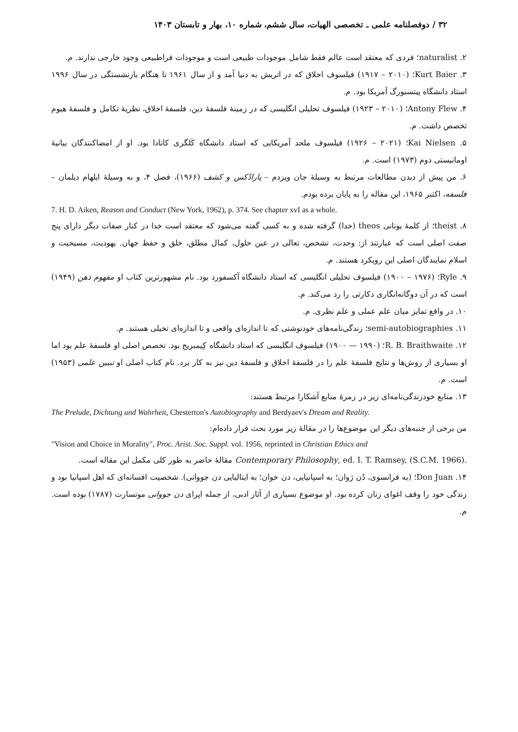۳۲ / دوفصلنامه علمی ـ تخصصی الهیات، سال ششم، شماره ۱۰، بهار و تابستان ۱۴۰۳
۲. naturalist؛ فردی که معتقد است عالم فقط شامل موجودات طبیعی است و موجودات فراطبیعی وجود خارجی ندارند. م.
۳. Kurt Baier؛ (۲۰۱۰ – ۱۹۱۷) فیلسوف اخلاق که در اتریش به دنیا آمد و از سال ۱۹۶۱ تا هنگام بازنشستگی در سال ۱۹۹۶ استاد دانشگاه پیتسبورگ آمریکا بود. م.
۴. Antony Flew؛ (۲۰۱۰ – ۱۹۲۳) فیلسوف تحلیلی انگلیسی که در زمینهٔ فلسفهٔ دین، فلسفهٔ اخلاق، نظریهٔ تکامل و فلسفهٔ هیوم تخصص داشت. م.
۵. Kai Nielsen؛ (۲۰۲۱ – ۱۹۲۶) فیلسوف ملحد آمریکایی که استاد دانشگاه کَلگری کانادا بود. او از امضاکنندگان بیانیهٔ اومانیستی دوم (۱۹۷۳) است. م.
۶. من پیش از دیدن مطالعات مرتبط به وسیلهٔ جان ویزدم – پارادُکس و کشف (۱۹۶۶)، فصل ۴، و به وسیلهٔ ایلهام دیلمان – فلسفه، اکتبر ۱۹۶۵، این مقاله را به پایان برده بودم.
7. H. D. Aiken, Reason and Conduct (New York, 1962), p. 374. See chapter xvI as a whole.
۸. theist؛ از کلمهٔ یونانی theos (خدا) گرفته شده و به کسی گفته می‌شود که معتقد است خدا در کنار صفات دیگر دارای پنج صفت اصلی است که عبارتند از: وحدت، تشخص، تعالی در عین حلول، کمال مطلق، خلق و حفظ جهان. یهودیت، مسیحیت و اسلام نمایندگان اصلی این رویکرد هستند. م.
۹. Ryle؛ (۱۹۷۶ – ۱۹۰۰) فیلسوف تحلیلی انگلیسی که استاد دانشگاه آکسفورد بود. نام مشهورترین کتاب او مفهوم ذهن (۱۹۴۹) است که در آن دوگانه‌انگاری دکارتی را رد می‌کند. م.
۱۰. در واقع تمایز میان علم عملی و علم نظری. م.
۱۱. semi-autobiographies؛ زندگی‌نامه‌های خودنوشتی که تا اندازه‌ای واقعی و تا اندازه‌ای تخیلی هستند. م.
۱۲. R. B. Braithwaite؛ (۱۹۹۰ — ۱۹۰۰) فیلسوف انگلیسی که استاد دانشگاه کِیمبریج بود. تخصص اصلی او فلسفهٔ علم بود اما او بسیاری از روش‌ها و نتایج فلسفهٔ علم را در فلسفهٔ اخلاق و فلسفهٔ دین نیز به کار برد. نام کتاب اصلی او تبیین علمی (۱۹۵۳) است. م.
۱۳. منابع خودزندگی‌نامه‌ای زیر در زمرهٔ منابع آشکارا مرتبط هستند:
The Prelude, Dichtung und Wahrheit, Chesterton's Autobiography and Berdyaev's Dream and Reality.
من برخی از جنبه‌های دیگر این موضوع‌ها را در مقالهٔ زیر مورد بحث قرار داده‌ام:
"Vision and Choice in Morality", Proc. Arist. Soc. Suppl. vol. 1956, reprinted in Christian Ethics and
Contemporary Philosophy, ed. I. T. Ramsey, (S.C.M. 1966). مقالهٔ حاضر به طور کلی مکمل این مقاله است.
۱۴. Don Juan؛ (به فرانسوی، دُن ژوان؛ به اسپانیایی، دن خوان؛ به ایتالیایی دن جووانی). شخصیت افسانه‌ای که اهل اسپانیا بود و زندگی خود را وقف اغوای زنان کرده بود. او موضوع بسیاری از آثار ادبی، از جمله اپرای دن جووانی موتسارت (۱۷۸۷) بوده است. م.